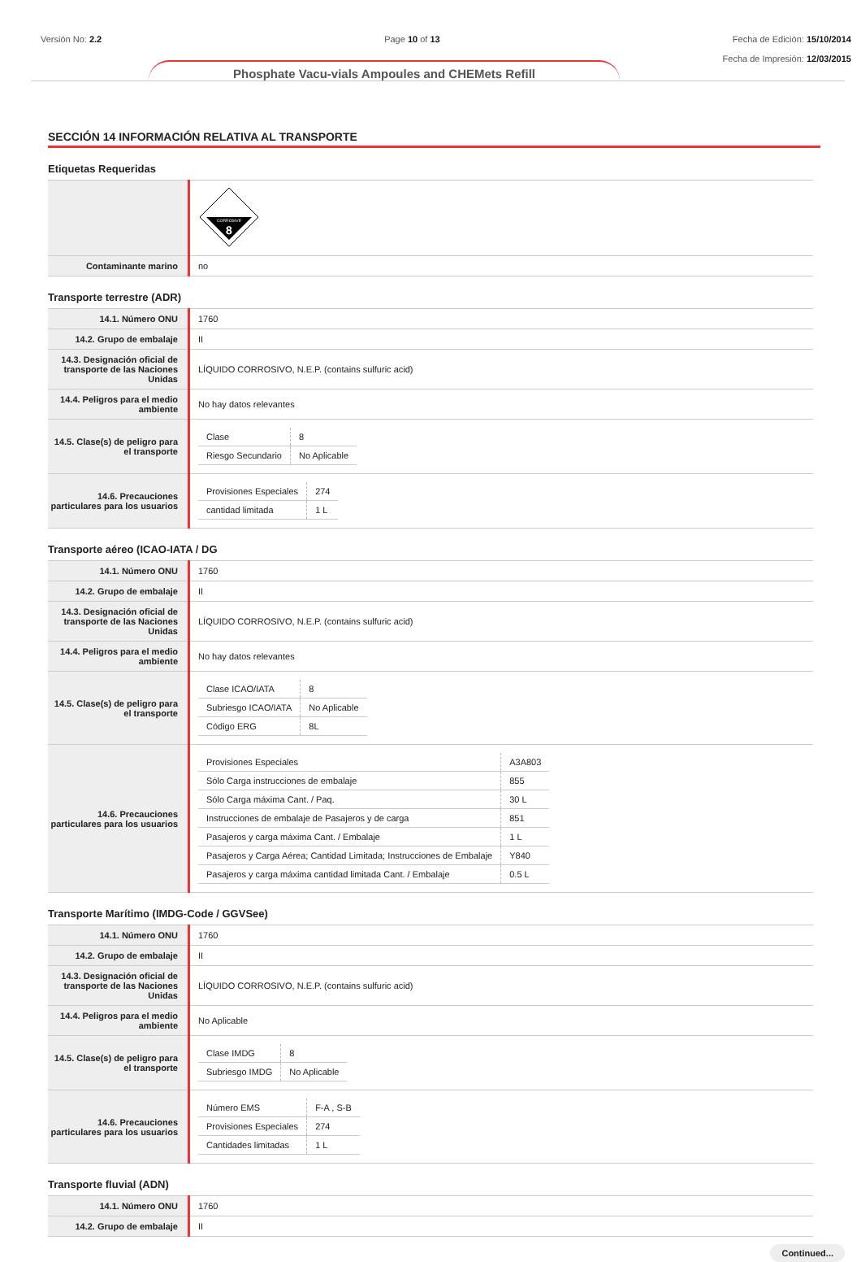Versión No: 2.2 Page 10 of 13 Fecha de Edición: 15/10/2014
Fecha de Impresión: 12/03/2015
Phosphate Vacu-vials Ampoules and CHEMets Refill
SECCIÓN 14 INFORMACIÓN RELATIVA AL TRANSPORTE
Etiquetas Requeridas
| | CORROSIVE 8 |
| Contaminante marino | no |
Transporte terrestre (ADR)
| 14.1. Número ONU | 1760 |
| 14.2. Grupo de embalaje | II |
| 14.3. Designación oficial de transporte de las Naciones Unidas | LÍQUIDO CORROSIVO, N.E.P. (contains sulfuric acid) |
| 14.4. Peligros para el medio ambiente | No hay datos relevantes |
| 14.5. Clase(s) de peligro para el transporte | / Clase / 8 / / Riesgo Secundario / No Aplicable / |
| 14.6. Precauciones particulares para los usuarios | / Provisiones Especiales / 274 / / cantidad limitada / 1 L / |
Transporte aéreo (ICAO-IATA / DG
| 14.1. Número ONU | 1760 |
| 14.2. Grupo de embalaje | II |
| 14.3. Designación oficial de transporte de las Naciones Unidas | LÍQUIDO CORROSIVO, N.E.P. (contains sulfuric acid) |
| 14.4. Peligros para el medio ambiente | No hay datos relevantes |
| 14.5. Clase(s) de peligro para el transporte | / Clase ICAO/IATA / 8 / / Subriesgo ICAO/IATA / No Aplicable / / Código ERG / 8L / |
| 14.6. Precauciones particulares para los usuarios | / Provisiones Especiales / A3A803 / / Sólo Carga instrucciones de embalaje / 855 / / Sólo Carga máxima Cant. / Paq. / 30 L / / Instrucciones de embalaje de Pasajeros y de carga / 851 / / Pasajeros y carga máxima Cant. / Embalaje / 1 L / / Pasajeros y Carga Aérea; Cantidad Limitada; Instrucciones de Embalaje / Y840 / / Pasajeros y carga máxima cantidad limitada Cant. / Embalaje / 0.5 L / |
Transporte Marítimo (IMDG-Code / GGVSee)
| 14.1. Número ONU | 1760 |
| 14.2. Grupo de embalaje | II |
| 14.3. Designación oficial de transporte de las Naciones Unidas | LÍQUIDO CORROSIVO, N.E.P. (contains sulfuric acid) |
| 14.4. Peligros para el medio ambiente | No Aplicable |
| 14.5. Clase(s) de peligro para el transporte | / Clase IMDG / 8 / / Subriesgo IMDG / No Aplicable / |
| 14.6. Precauciones particulares para los usuarios | / Número EMS / F-A , S-B / / Provisiones Especiales / 274 / / Cantidades limitadas / 1 L / |
Transporte fluvial (ADN)
| 14.1. Número ONU | 1760 |
| 14.2. Grupo de embalaje | II |
Continued...